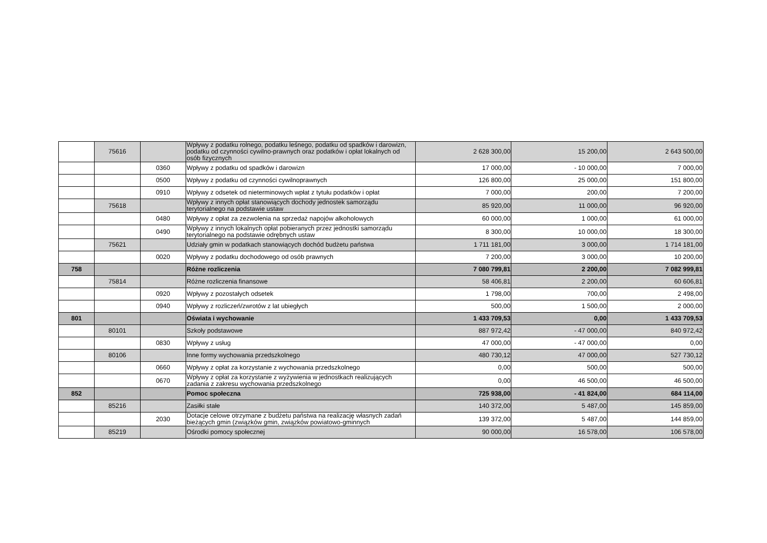| | 75616 | | Wpływy z podatku rolnego, podatku leśnego, podatku od spadków i darowizn, podatku od czynności cywilno-prawnych oraz podatków i opłat lokalnych od osób fizycznych | 2 628 300,00 | 15 200,00 | 2 643 500,00 |
| | | 0360 | Wpływy z podatku od spadków i darowizn | 17 000,00 | - 10 000,00 | 7 000,00 |
| | | 0500 | Wpływy z podatku od czynności cywilnoprawnych | 126 800,00 | 25 000,00 | 151 800,00 |
| | | 0910 | Wpływy z odsetek od nieterminowych wpłat z tytułu podatków i opłat | 7 000,00 | 200,00 | 7 200,00 |
| | 75618 | | Wpływy z innych opłat stanowiących dochody jednostek samorządu terytorialnego na podstawie ustaw | 85 920,00 | 11 000,00 | 96 920,00 |
| | | 0480 | Wpływy z opłat za zezwolenia na sprzedaż napojów alkoholowych | 60 000,00 | 1 000,00 | 61 000,00 |
| | | 0490 | Wpływy z innych lokalnych opłat pobieranych przez jednostki samorządu terytorialnego na podstawie odrębnych ustaw | 8 300,00 | 10 000,00 | 18 300,00 |
| | 75621 | | Udziały gmin w podatkach stanowiących dochód budżetu państwa | 1 711 181,00 | 3 000,00 | 1 714 181,00 |
| | | 0020 | Wpływy z podatku dochodowego od osób prawnych | 7 200,00 | 3 000,00 | 10 200,00 |
| 758 | | | Różne rozliczenia | 7 080 799,81 | 2 200,00 | 7 082 999,81 |
| | 75814 | | Różne rozliczenia finansowe | 58 406,81 | 2 200,00 | 60 606,81 |
| | | 0920 | Wpływy z pozostałych odsetek | 1 798,00 | 700,00 | 2 498,00 |
| | | 0940 | Wpływy z rozliczeń/zwrotów z lat ubiegłych | 500,00 | 1 500,00 | 2 000,00 |
| 801 | | | Oświata i wychowanie | 1 433 709,53 | 0,00 | 1 433 709,53 |
| | 80101 | | Szkoły podstawowe | 887 972,42 | - 47 000,00 | 840 972,42 |
| | | 0830 | Wpływy z usług | 47 000,00 | - 47 000,00 | 0,00 |
| | 80106 | | Inne formy wychowania przedszkolnego | 480 730,12 | 47 000,00 | 527 730,12 |
| | | 0660 | Wpływy z opłat za korzystanie z wychowania przedszkolnego | 0,00 | 500,00 | 500,00 |
| | | 0670 | Wpływy z opłat za korzystanie z wyżywienia w jednostkach realizujących zadania z zakresu wychowania przedszkolnego | 0,00 | 46 500,00 | 46 500,00 |
| 852 | | | Pomoc społeczna | 725 938,00 | - 41 824,00 | 684 114,00 |
| | 85216 | | Zasiłki stałe | 140 372,00 | 5 487,00 | 145 859,00 |
| | | 2030 | Dotacje celowe otrzymane z budżetu państwa na realizację własnych zadań bieżących gmin (związków gmin, związków powiatowo-gminnych | 139 372,00 | 5 487,00 | 144 859,00 |
| | 85219 | | Ośrodki pomocy społecznej | 90 000,00 | 16 578,00 | 106 578,00 |